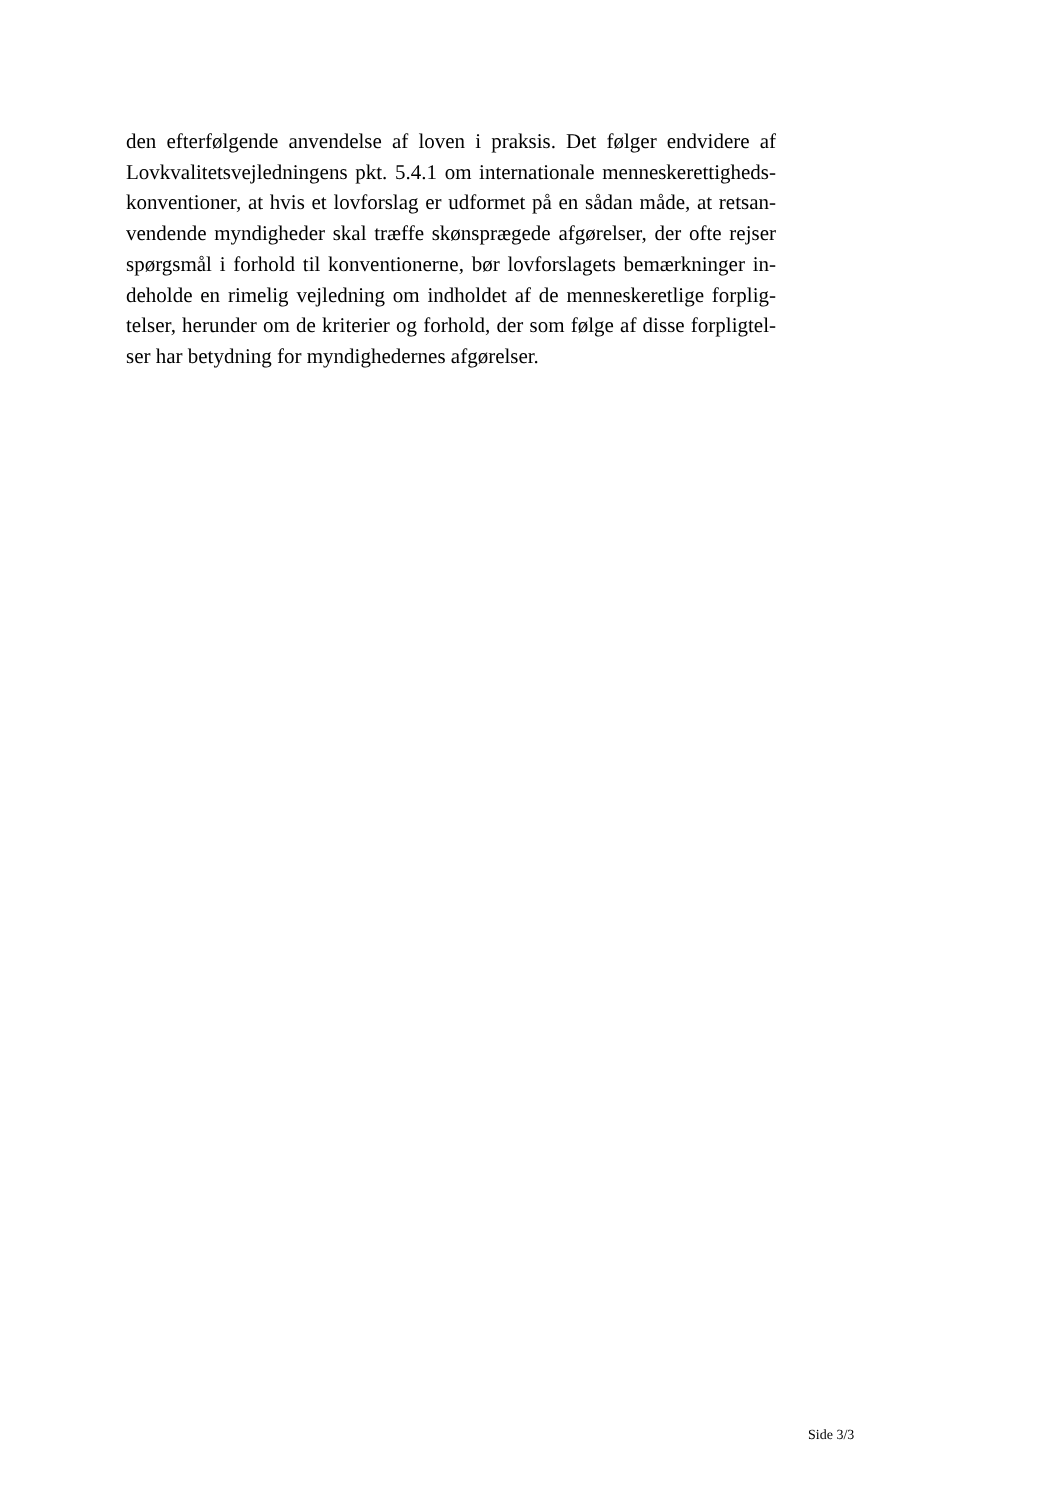den efterfølgende anvendelse af loven i praksis. Det følger endvidere af
Lovkvalitetsvejledningens pkt. 5.4.1 om internationale menneskerettigheds-
konventioner, at hvis et lovforslag er udformet på en sådan måde, at retsan-
vendende myndigheder skal træffe skønsprægede afgørelser, der ofte rejser
spørgsmål i forhold til konventionerne, bør lovforslagets bemærkninger in-
deholde en rimelig vejledning om indholdet af de menneskeretlige forplig-
telser, herunder om de kriterier og forhold, der som følge af disse forpligtel-
ser har betydning for myndighedernes afgørelser.
Side 3/3